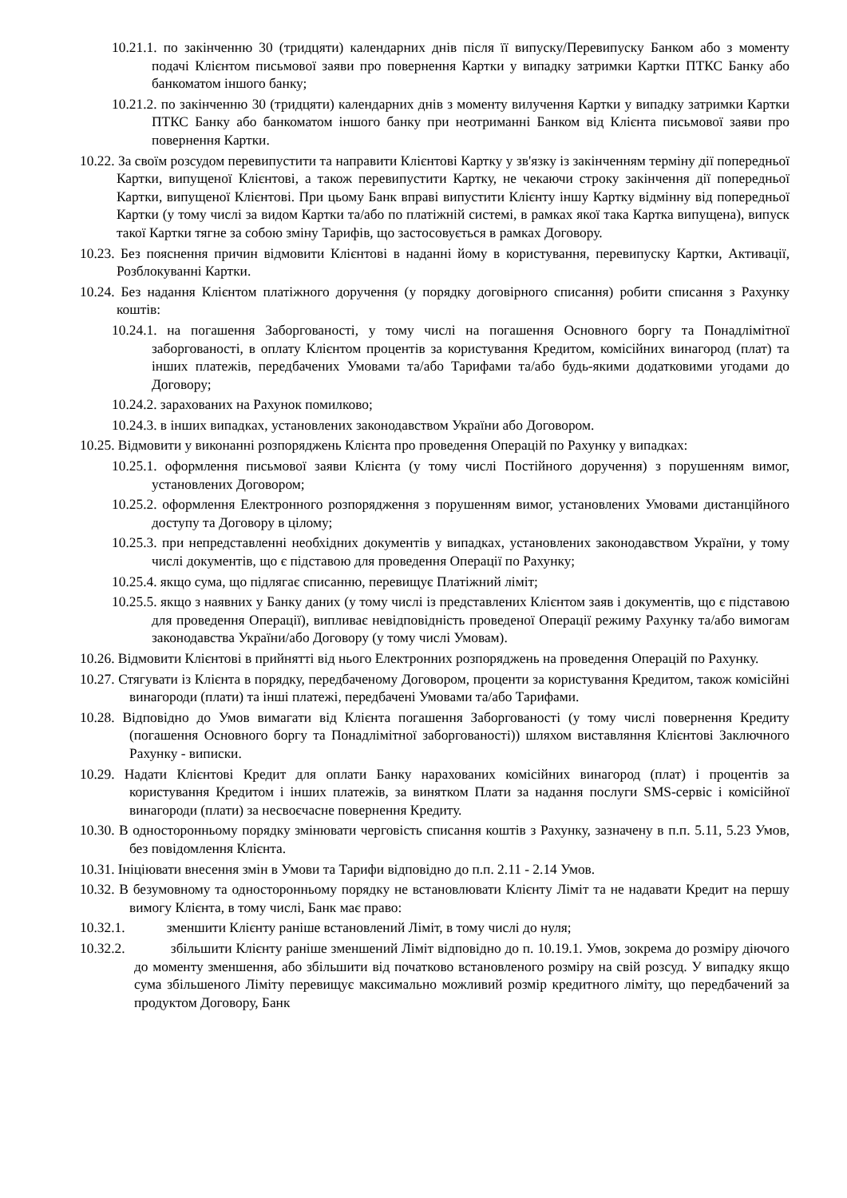10.21.1. по закінченню 30 (тридцяти) календарних днів після її випуску/Перевипуску Банком або з моменту подачі Клієнтом письмової заяви про повернення Картки у випадку затримки Картки ПТКС Банку або банкоматом іншого банку;
10.21.2. по закінченню 30 (тридцяти) календарних днів з моменту вилучення Картки у випадку затримки Картки ПТКС Банку або банкоматом іншого банку при неотриманні Банком від Клієнта письмової заяви про повернення Картки.
10.22. За своїм розсудом перевипустити та направити Клієнтові Картку у зв'язку із закінченням терміну дії попередньої Картки, випущеної Клієнтові, а також перевипустити Картку, не чекаючи строку закінчення дії попередньої Картки, випущеної Клієнтові. При цьому Банк вправі випустити Клієнту іншу Картку відмінну від попередньої Картки (у тому числі за видом Картки та/або по платіжній системі, в рамках якої така Картка випущена), випуск такої Картки тягне за собою зміну Тарифів, що застосовується в рамках Договору.
10.23. Без пояснення причин відмовити Клієнтові в наданні йому в користування, перевипуску Картки, Активації, Розблокуванні Картки.
10.24. Без надання Клієнтом платіжного доручення (у порядку договірного списання) робити списання з Рахунку коштів:
10.24.1. на погашення Заборгованості, у тому числі на погашення Основного боргу та Понадлімітної заборгованості, в оплату Клієнтом процентів за користування Кредитом, комісійних винагород (плат) та інших платежів, передбачених Умовами та/або Тарифами та/або будь-якими додатковими угодами до Договору;
10.24.2. зарахованих на Рахунок помилково;
10.24.3. в інших випадках, установлених законодавством України або Договором.
10.25. Відмовити у виконанні розпоряджень Клієнта про проведення Операцій по Рахунку у випадках:
10.25.1. оформлення письмової заяви Клієнта (у тому числі Постійного доручення) з порушенням вимог, установлених Договором;
10.25.2. оформлення Електронного розпорядження з порушенням вимог, установлених Умовами дистанційного доступу та Договору в цілому;
10.25.3. при непредставленні необхідних документів у випадках, установлених законодавством України, у тому числі документів, що є підставою для проведення Операції по Рахунку;
10.25.4. якщо сума, що підлягає списанню, перевищує Платіжний ліміт;
10.25.5. якщо з наявних у Банку даних (у тому числі із представлених Клієнтом заяв і документів, що є підставою для проведення Операції), випливає невідповідність проведеної Операції режиму Рахунку та/або вимогам законодавства України/або Договору (у тому числі Умовам).
10.26. Відмовити Клієнтові в прийнятті від нього Електронних розпоряджень на проведення Операцій по Рахунку.
10.27. Стягувати із Клієнта в порядку, передбаченому Договором, проценти за користування Кредитом, також комісійні винагороди (плати) та інші платежі, передбачені Умовами та/або Тарифами.
10.28. Відповідно до Умов вимагати від Клієнта погашення Заборгованості (у тому числі повернення Кредиту (погашення Основного боргу та Понадлімітної заборгованості)) шляхом виставляння Клієнтові Заключного Рахунку - виписки.
10.29. Надати Клієнтові Кредит для оплати Банку нарахованих комісійних винагород (плат) і процентів за користування Кредитом і інших платежів, за винятком Плати за надання послуги SMS-сервіс і комісійної винагороди (плати) за несвоєчасне повернення Кредиту.
10.30. В односторонньому порядку змінювати черговість списання коштів з Рахунку, зазначену в п.п. 5.11, 5.23 Умов, без повідомлення Клієнта.
10.31. Ініціювати внесення змін в Умови та Тарифи відповідно до п.п. 2.11 - 2.14 Умов.
10.32. В безумовному та односторонньому порядку не встановлювати Клієнту Ліміт та не надавати Кредит на першу вимогу Клієнта, в тому числі, Банк має право:
10.32.1. зменшити Клієнту раніше встановлений Ліміт, в тому числі до нуля;
10.32.2. збільшити Клієнту раніше зменшений Ліміт відповідно до п. 10.19.1. Умов, зокрема до розміру діючого до моменту зменшення, або збільшити від початково встановленого розміру на свій розсуд. У випадку якщо сума збільшеного Ліміту перевищує максимально можливий розмір кредитного ліміту, що передбачений за продуктом Договору, Банк